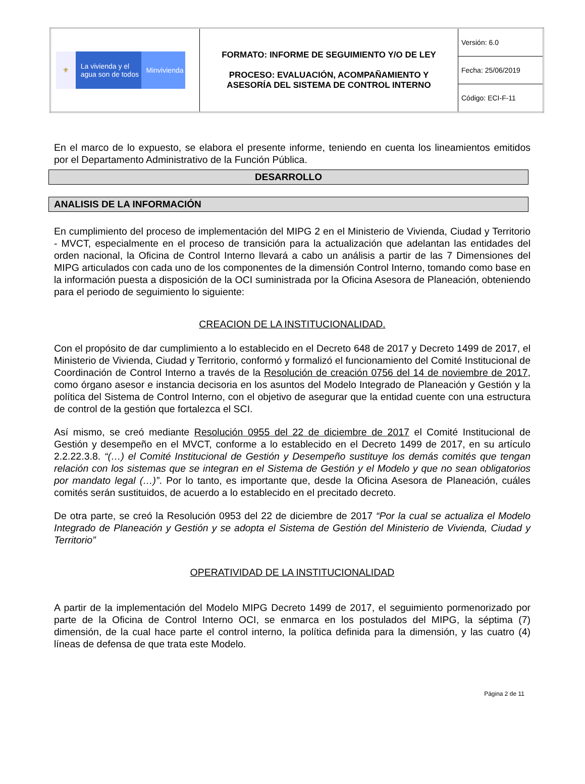| ⚜ La vivienda y el agua son de todos Minvivienda | FORMATO: INFORME DE SEGUIMIENTO Y/O DE LEY PROCESO: EVALUACIÓN, ACOMPAÑAMIENTO Y ASESORÍA DEL SISTEMA DE CONTROL INTERNO | Versión: 6.0 |
| | | Fecha: 25/06/2019 |
| | | Código: ECI-F-11 |
En el marco de lo expuesto, se elabora el presente informe, teniendo en cuenta los lineamientos emitidos por el Departamento Administrativo de la Función Pública.
DESARROLLO
ANALISIS DE LA INFORMACIÓN
En cumplimiento del proceso de implementación del MIPG 2 en el Ministerio de Vivienda, Ciudad y Territorio - MVCT, especialmente en el proceso de transición para la actualización que adelantan las entidades del orden nacional, la Oficina de Control Interno llevará a cabo un análisis a partir de las 7 Dimensiones del MIPG articulados con cada uno de los componentes de la dimensión Control Interno, tomando como base en la información puesta a disposición de la OCI suministrada por la Oficina Asesora de Planeación, obteniendo para el periodo de seguimiento lo siguiente:
CREACION DE LA INSTITUCIONALIDAD.
Con el propósito de dar cumplimiento a lo establecido en el Decreto 648 de 2017 y Decreto 1499 de 2017, el Ministerio de Vivienda, Ciudad y Territorio, conformó y formalizó el funcionamiento del Comité Institucional de Coordinación de Control Interno a través de la Resolución de creación 0756 del 14 de noviembre de 2017, como órgano asesor e instancia decisoria en los asuntos del Modelo Integrado de Planeación y Gestión y la política del Sistema de Control Interno, con el objetivo de asegurar que la entidad cuente con una estructura de control de la gestión que fortalezca el SCI.
Así mismo, se creó mediante Resolución 0955 del 22 de diciembre de 2017 el Comité Institucional de Gestión y desempeño en el MVCT, conforme a lo establecido en el Decreto 1499 de 2017, en su artículo 2.2.22.3.8. “(…) el Comité Institucional de Gestión y Desempeño sustituye los demás comités que tengan relación con los sistemas que se integran en el Sistema de Gestión y el Modelo y que no sean obligatorios por mandato legal (…)”. Por lo tanto, es importante que, desde la Oficina Asesora de Planeación, cuáles comités serán sustituidos, de acuerdo a lo establecido en el precitado decreto.
De otra parte, se creó la Resolución 0953 del 22 de diciembre de 2017 “Por la cual se actualiza el Modelo Integrado de Planeación y Gestión y se adopta el Sistema de Gestión del Ministerio de Vivienda, Ciudad y Territorio”
OPERATIVIDAD DE LA INSTITUCIONALIDAD
A partir de la implementación del Modelo MIPG Decreto 1499 de 2017, el seguimiento pormenorizado por parte de la Oficina de Control Interno OCI, se enmarca en los postulados del MIPG, la séptima (7) dimensión, de la cual hace parte el control interno, la política definida para la dimensión, y las cuatro (4) líneas de defensa de que trata este Modelo.
Página 2 de 11